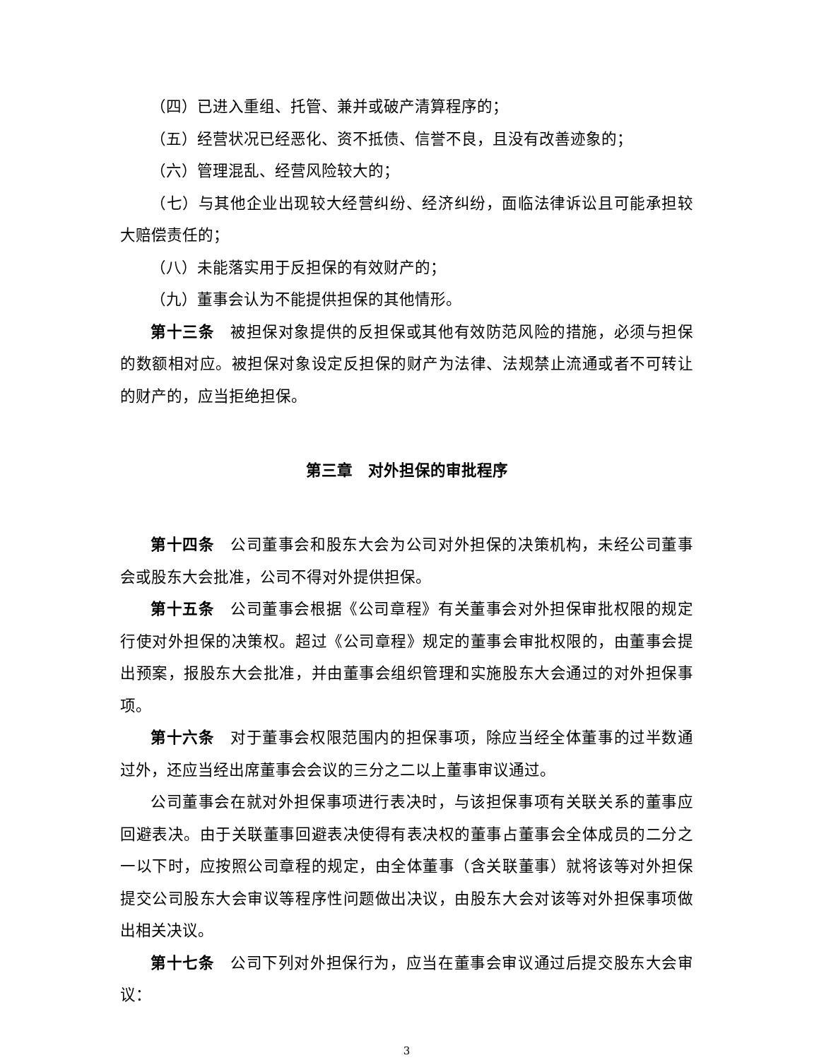（四）已进入重组、托管、兼并或破产清算程序的；
（五）经营状况已经恶化、资不抵债、信誉不良，且没有改善迹象的；
（六）管理混乱、经营风险较大的；
（七）与其他企业出现较大经营纠纷、经济纠纷，面临法律诉讼且可能承担较大赔偿责任的；
（八）未能落实用于反担保的有效财产的；
（九）董事会认为不能提供担保的其他情形。
第十三条　被担保对象提供的反担保或其他有效防范风险的措施，必须与担保的数额相对应。被担保对象设定反担保的财产为法律、法规禁止流通或者不可转让的财产的，应当拒绝担保。
第三章　对外担保的审批程序
第十四条　公司董事会和股东大会为公司对外担保的决策机构，未经公司董事会或股东大会批准，公司不得对外提供担保。
第十五条　公司董事会根据《公司章程》有关董事会对外担保审批权限的规定行使对外担保的决策权。超过《公司章程》规定的董事会审批权限的，由董事会提出预案，报股东大会批准，并由董事会组织管理和实施股东大会通过的对外担保事项。
第十六条　对于董事会权限范围内的担保事项，除应当经全体董事的过半数通过外，还应当经出席董事会会议的三分之二以上董事审议通过。
公司董事会在就对外担保事项进行表决时，与该担保事项有关联关系的董事应回避表决。由于关联董事回避表决使得有表决权的董事占董事会全体成员的二分之一以下时，应按照公司章程的规定，由全体董事（含关联董事）就将该等对外担保提交公司股东大会审议等程序性问题做出决议，由股东大会对该等对外担保事项做出相关决议。
第十七条　公司下列对外担保行为，应当在董事会审议通过后提交股东大会审议：
3